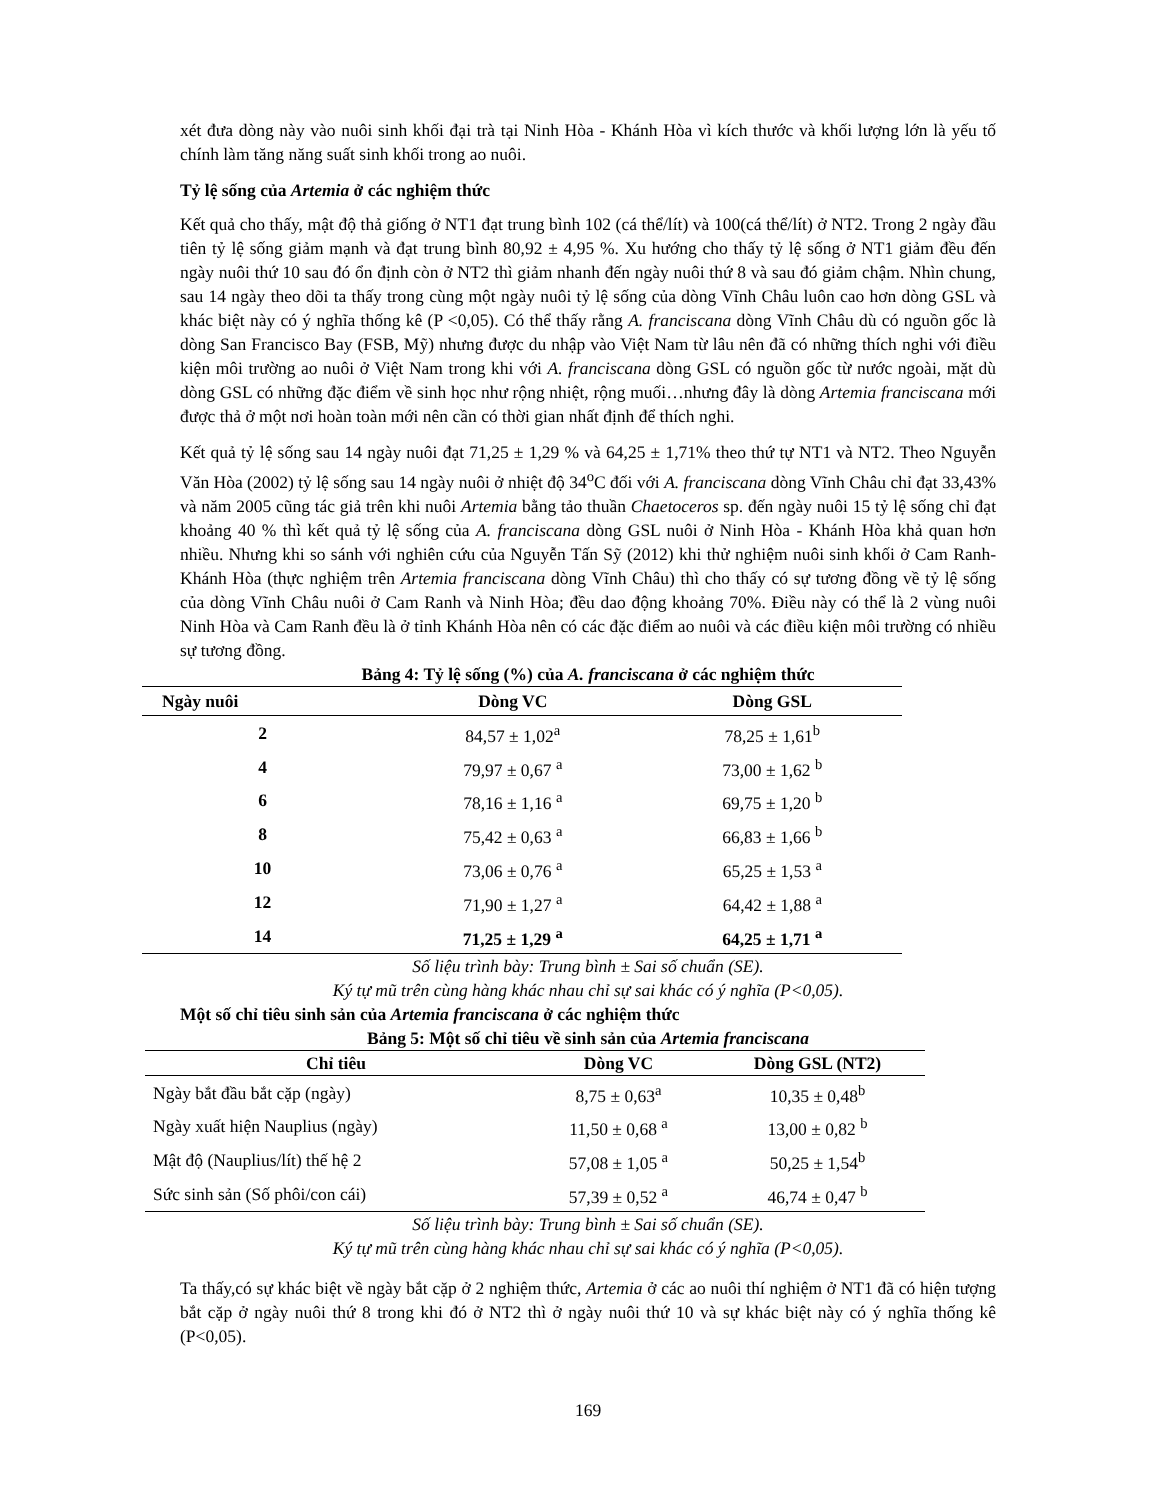xét đưa dòng này vào nuôi sinh khối đại trà tại Ninh Hòa - Khánh Hòa vì kích thước và khối lượng lớn là yếu tố chính làm tăng năng suất sinh khối trong ao nuôi.
Tỷ lệ sống của Artemia ở các nghiệm thức
Kết quả cho thấy, mật độ thả giống ở NT1 đạt trung bình 102 (cá thể/lít) và 100(cá thể/lít) ở NT2. Trong 2 ngày đầu tiên tỷ lệ sống giảm mạnh và đạt trung bình 80,92 ± 4,95 %. Xu hướng cho thấy tỷ lệ sống ở NT1 giảm đều đến ngày nuôi thứ 10 sau đó ổn định còn ở NT2 thì giảm nhanh đến ngày nuôi thứ 8 và sau đó giảm chậm. Nhìn chung, sau 14 ngày theo dõi ta thấy trong cùng một ngày nuôi tỷ lệ sống của dòng Vĩnh Châu luôn cao hơn dòng GSL và khác biệt này có ý nghĩa thống kê (P <0,05). Có thể thấy rằng A. franciscana dòng Vĩnh Châu dù có nguồn gốc là dòng San Francisco Bay (FSB, Mỹ) nhưng được du nhập vào Việt Nam từ lâu nên đã có những thích nghi với điều kiện môi trường ao nuôi ở Việt Nam trong khi với A. franciscana dòng GSL có nguồn gốc từ nước ngoài, mặt dù dòng GSL có những đặc điểm về sinh học như rộng nhiệt, rộng muối…nhưng đây là dòng Artemia franciscana mới được thả ở một nơi hoàn toàn mới nên cần có thời gian nhất định để thích nghi.
Kết quả tỷ lệ sống sau 14 ngày nuôi đạt 71,25 ± 1,29 % và 64,25 ± 1,71% theo thứ tự NT1 và NT2. Theo Nguyễn Văn Hòa (2002) tỷ lệ sống sau 14 ngày nuôi ở nhiệt độ 34<sup>o</sup>C đối với A. franciscana dòng Vĩnh Châu chỉ đạt 33,43% và năm 2005 cũng tác giả trên khi nuôi Artemia bằng tảo thuần Chaetoceros sp. đến ngày nuôi 15 tỷ lệ sống chỉ đạt khoảng 40 % thì kết quả tỷ lệ sống của A. franciscana dòng GSL nuôi ở Ninh Hòa - Khánh Hòa khả quan hơn nhiều. Nhưng khi so sánh với nghiên cứu của Nguyễn Tấn Sỹ (2012) khi thử nghiệm nuôi sinh khối ở Cam Ranh-Khánh Hòa (thực nghiệm trên Artemia franciscana dòng Vĩnh Châu) thì cho thấy có sự tương đồng về tỷ lệ sống của dòng Vĩnh Châu nuôi ở Cam Ranh và Ninh Hòa; đều dao động khoảng 70%. Điều này có thể là 2 vùng nuôi Ninh Hòa và Cam Ranh đều là ở tỉnh Khánh Hòa nên có các đặc điểm ao nuôi và các điều kiện môi trường có nhiều sự tương đồng.
Bảng 4: Tỷ lệ sống (%) của A. franciscana ở các nghiệm thức
| Ngày nuôi | Dòng VC | Dòng GSL |
| --- | --- | --- |
| 2 | 84,57 ± 1,02<sup>a</sup> | 78,25 ± 1,61<sup>b</sup> |
| 4 | 79,97 ± 0,67 <sup>a</sup> | 73,00 ± 1,62 <sup>b</sup> |
| 6 | 78,16 ± 1,16 <sup>a</sup> | 69,75 ± 1,20 <sup>b</sup> |
| 8 | 75,42 ± 0,63 <sup>a</sup> | 66,83 ± 1,66 <sup>b</sup> |
| 10 | 73,06 ± 0,76 <sup>a</sup> | 65,25 ± 1,53 <sup>a</sup> |
| 12 | 71,90 ± 1,27 <sup>a</sup> | 64,42 ± 1,88 <sup>a</sup> |
| 14 | 71,25 ± 1,29 <sup>a</sup> | 64,25 ± 1,71 <sup>a</sup> |
Số liệu trình bày: Trung bình ± Sai số chuẩn (SE).
Ký tự mũ trên cùng hàng khác nhau chỉ sự sai khác có ý nghĩa (P<0,05).
Một số chỉ tiêu sinh sản của Artemia franciscana ở các nghiệm thức
Bảng 5: Một số chỉ tiêu về sinh sản của Artemia franciscana
| Chỉ tiêu | Dòng VC | Dòng GSL (NT2) |
| --- | --- | --- |
| Ngày bắt đầu bắt cặp (ngày) | 8,75 ± 0,63<sup>a</sup> | 10,35 ± 0,48<sup>b</sup> |
| Ngày xuất hiện Nauplius (ngày) | 11,50 ± 0,68 <sup>a</sup> | 13,00 ± 0,82 <sup>b</sup> |
| Mật độ (Nauplius/lít) thế hệ 2 | 57,08 ± 1,05 <sup>a</sup> | 50,25 ± 1,54<sup>b</sup> |
| Sức sinh sản (Số phôi/con cái) | 57,39 ± 0,52 <sup>a</sup> | 46,74 ± 0,47 <sup>b</sup> |
Số liệu trình bày: Trung bình ± Sai số chuẩn (SE).
Ký tự mũ trên cùng hàng khác nhau chỉ sự sai khác có ý nghĩa (P<0,05).
Ta thấy,có sự khác biệt về ngày bắt cặp ở 2 nghiệm thức, Artemia ở các ao nuôi thí nghiệm ở NT1 đã có hiện tượng bắt cặp ở ngày nuôi thứ 8 trong khi đó ở NT2 thì ở ngày nuôi thứ 10 và sự khác biệt này có ý nghĩa thống kê (P<0,05).
169